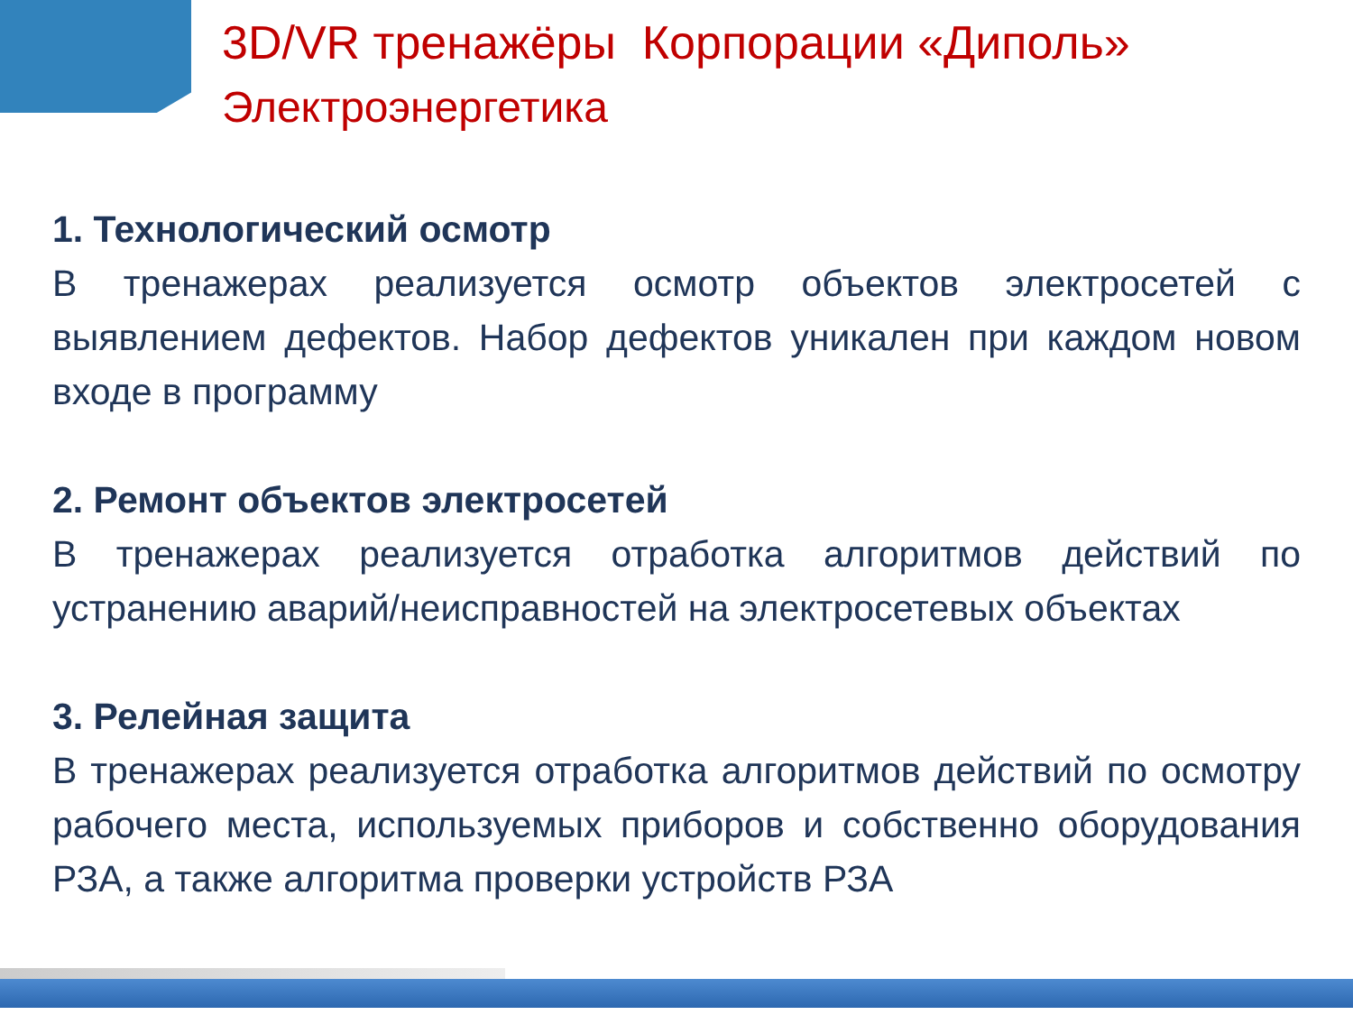3D/VR тренажёры Корпорации «Диполь»
Электроэнергетика
1. Технологический осмотр
В тренажерах реализуется осмотр объектов электросетей с выявлением дефектов. Набор дефектов уникален при каждом новом входе в программу
2. Ремонт объектов электросетей
В тренажерах реализуется отработка алгоритмов действий по устранению аварий/неисправностей на электросетевых объектах
3. Релейная защита
В тренажерах реализуется отработка алгоритмов действий по осмотру рабочего места, используемых приборов и собственно оборудования РЗА, а также алгоритма проверки устройств РЗА